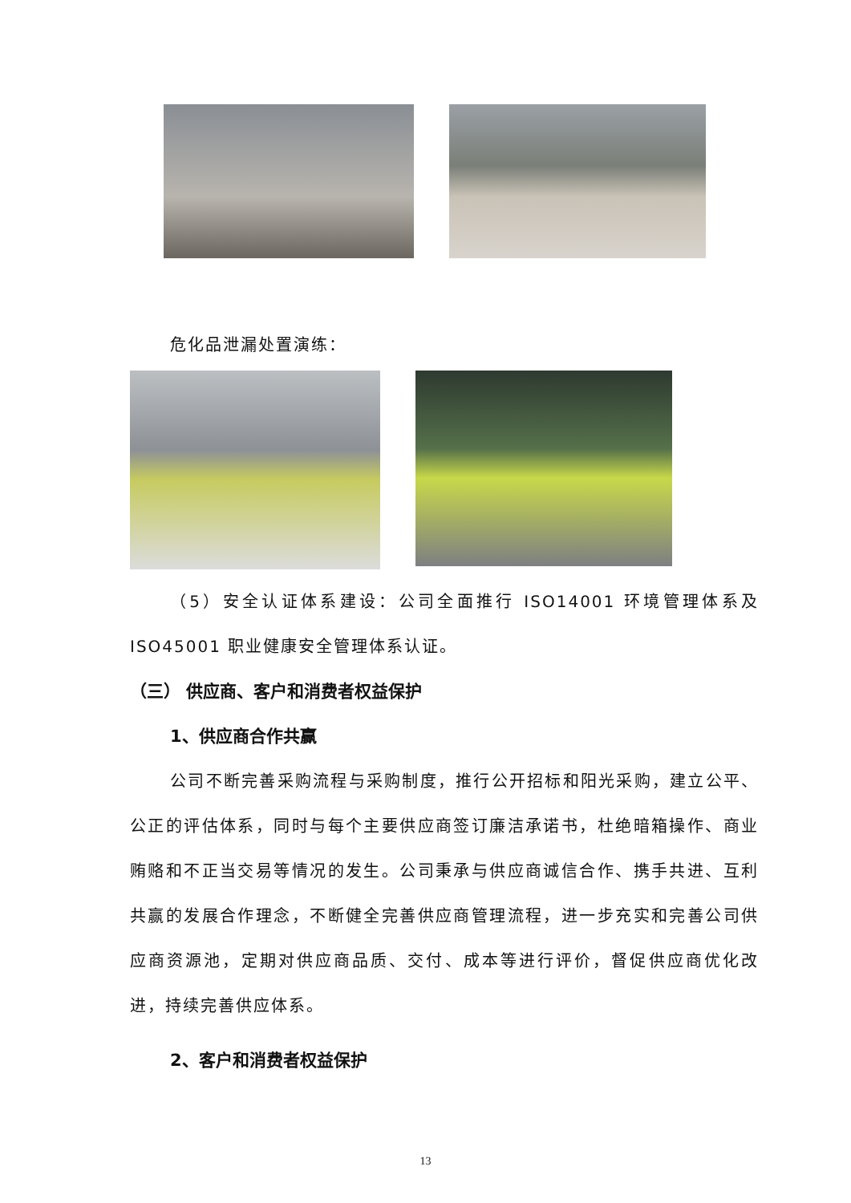危化品泄漏处置演练：
（5）安全认证体系建设：公司全面推行 ISO14001 环境管理体系及ISO45001 职业健康安全管理体系认证。
（三） 供应商、客户和消费者权益保护
1、供应商合作共赢
公司不断完善采购流程与采购制度，推行公开招标和阳光采购，建立公平、公正的评估体系，同时与每个主要供应商签订廉洁承诺书，杜绝暗箱操作、商业贿赂和不正当交易等情况的发生。公司秉承与供应商诚信合作、携手共进、互利共赢的发展合作理念，不断健全完善供应商管理流程，进一步充实和完善公司供应商资源池，定期对供应商品质、交付、成本等进行评价，督促供应商优化改进，持续完善供应体系。
2、客户和消费者权益保护
13